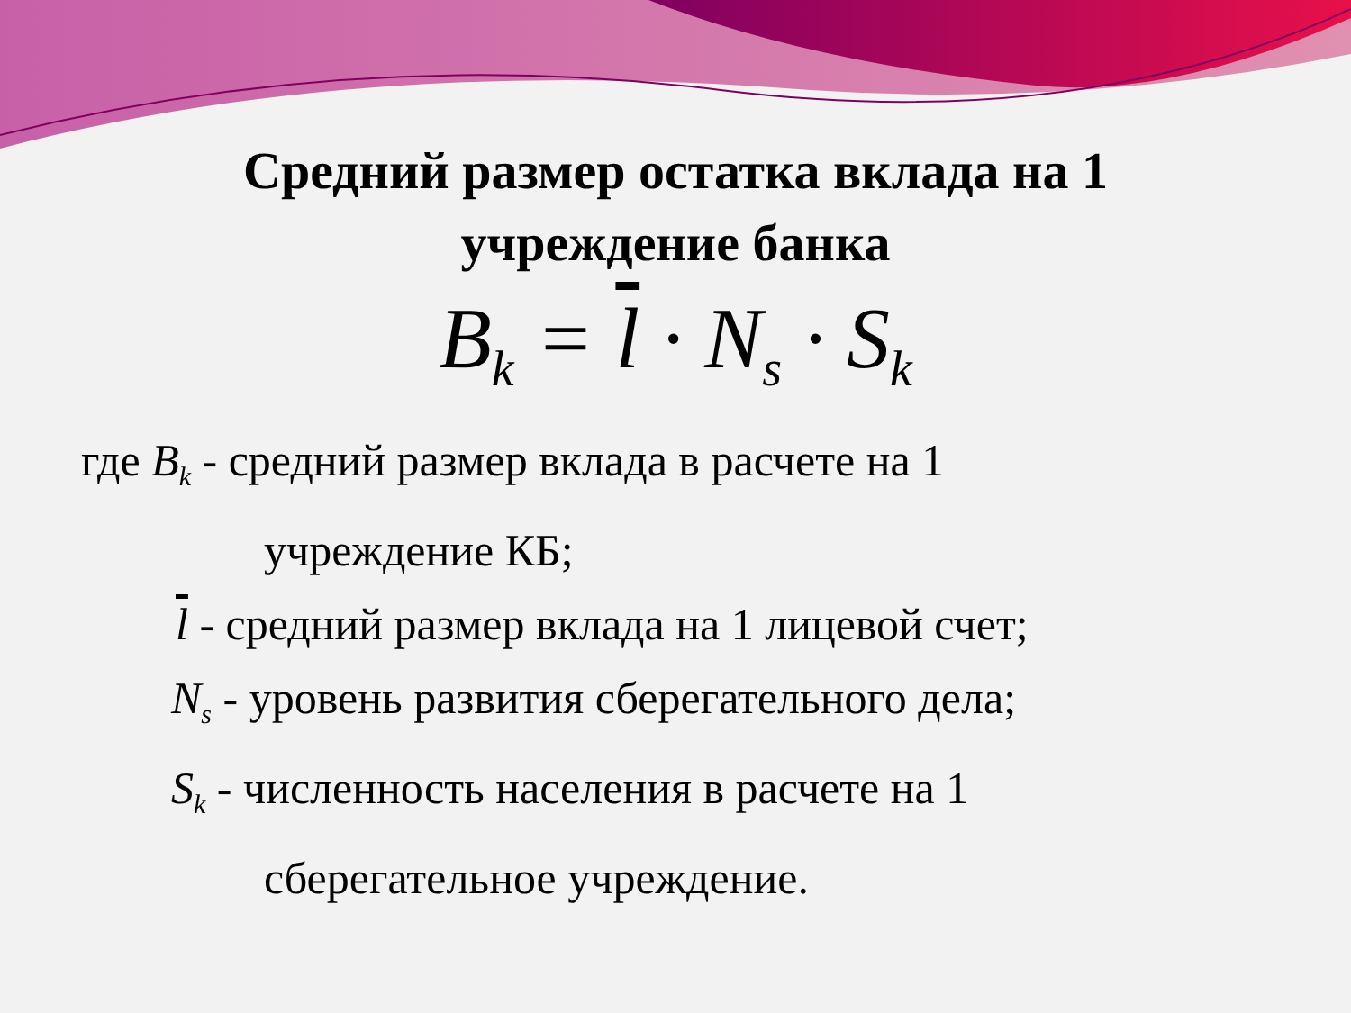Средний размер остатка вклада на 1
учреждение банка
B<sub>k</sub> = l · N<sub>s</sub> · S<sub>k</sub>
где B<sub>k</sub> - средний размер вклада в расчете на 1
учреждение КБ;
l - средний размер вклада на 1 лицевой счет;
N<sub>s</sub> - уровень развития сберегательного дела;
S<sub>k</sub> - численность населения в расчете на 1
сберегательное учреждение.